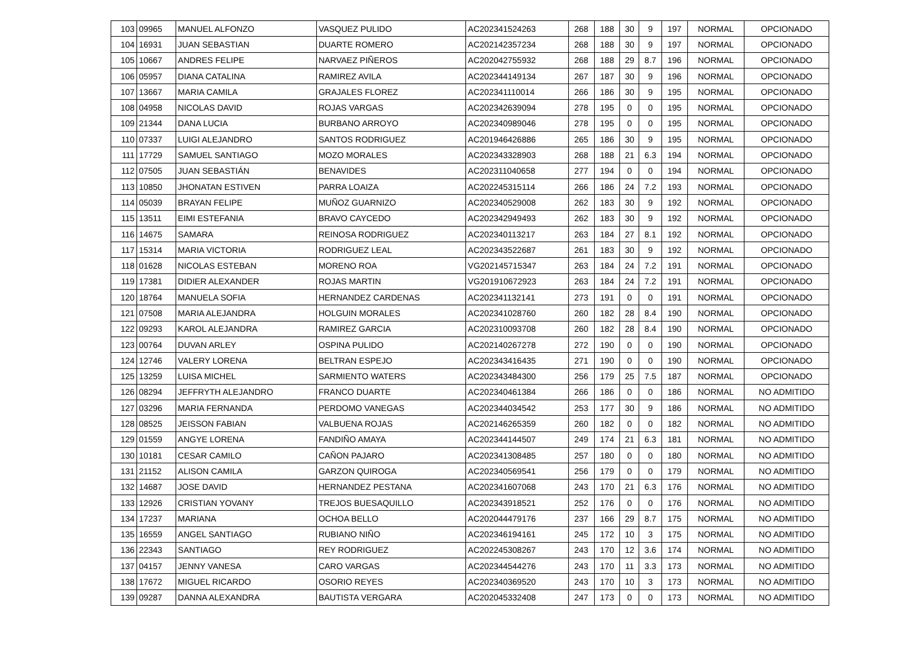| 103 | 09965 | MANUEL ALFONZO | VASQUEZ PULIDO | AC202341524263 | 268 | 188 | 30 | 9 | 197 | NORMAL | OPCIONADO |
| 104 | 16931 | JUAN SEBASTIAN | DUARTE ROMERO | AC202142357234 | 268 | 188 | 30 | 9 | 197 | NORMAL | OPCIONADO |
| 105 | 10667 | ANDRES FELIPE | NARVAEZ PIÑEROS | AC202042755932 | 268 | 188 | 29 | 8.7 | 196 | NORMAL | OPCIONADO |
| 106 | 05957 | DIANA CATALINA | RAMIREZ AVILA | AC202344149134 | 267 | 187 | 30 | 9 | 196 | NORMAL | OPCIONADO |
| 107 | 13667 | MARIA CAMILA | GRAJALES FLOREZ | AC202341110014 | 266 | 186 | 30 | 9 | 195 | NORMAL | OPCIONADO |
| 108 | 04958 | NICOLAS DAVID | ROJAS VARGAS | AC202342639094 | 278 | 195 | 0 | 0 | 195 | NORMAL | OPCIONADO |
| 109 | 21344 | DANA LUCIA | BURBANO ARROYO | AC202340989046 | 278 | 195 | 0 | 0 | 195 | NORMAL | OPCIONADO |
| 110 | 07337 | LUIGI ALEJANDRO | SANTOS RODRIGUEZ | AC201946426886 | 265 | 186 | 30 | 9 | 195 | NORMAL | OPCIONADO |
| 111 | 17729 | SAMUEL SANTIAGO | MOZO MORALES | AC202343328903 | 268 | 188 | 21 | 6.3 | 194 | NORMAL | OPCIONADO |
| 112 | 07505 | JUAN SEBASTIÁN | BENAVIDES | AC202311040658 | 277 | 194 | 0 | 0 | 194 | NORMAL | OPCIONADO |
| 113 | 10850 | JHONATAN ESTIVEN | PARRA LOAIZA | AC202245315114 | 266 | 186 | 24 | 7.2 | 193 | NORMAL | OPCIONADO |
| 114 | 05039 | BRAYAN FELIPE | MUÑOZ GUARNIZO | AC202340529008 | 262 | 183 | 30 | 9 | 192 | NORMAL | OPCIONADO |
| 115 | 13511 | EIMI ESTEFANIA | BRAVO CAYCEDO | AC202342949493 | 262 | 183 | 30 | 9 | 192 | NORMAL | OPCIONADO |
| 116 | 14675 | SAMARA | REINOSA RODRIGUEZ | AC202340113217 | 263 | 184 | 27 | 8.1 | 192 | NORMAL | OPCIONADO |
| 117 | 15314 | MARIA VICTORIA | RODRIGUEZ LEAL | AC202343522687 | 261 | 183 | 30 | 9 | 192 | NORMAL | OPCIONADO |
| 118 | 01628 | NICOLAS ESTEBAN | MORENO ROA | VG202145715347 | 263 | 184 | 24 | 7.2 | 191 | NORMAL | OPCIONADO |
| 119 | 17381 | DIDIER ALEXANDER | ROJAS MARTIN | VG201910672923 | 263 | 184 | 24 | 7.2 | 191 | NORMAL | OPCIONADO |
| 120 | 18764 | MANUELA SOFIA | HERNANDEZ CARDENAS | AC202341132141 | 273 | 191 | 0 | 0 | 191 | NORMAL | OPCIONADO |
| 121 | 07508 | MARIA ALEJANDRA | HOLGUIN MORALES | AC202341028760 | 260 | 182 | 28 | 8.4 | 190 | NORMAL | OPCIONADO |
| 122 | 09293 | KAROL ALEJANDRA | RAMIREZ GARCIA | AC202310093708 | 260 | 182 | 28 | 8.4 | 190 | NORMAL | OPCIONADO |
| 123 | 00764 | DUVAN ARLEY | OSPINA PULIDO | AC202140267278 | 272 | 190 | 0 | 0 | 190 | NORMAL | OPCIONADO |
| 124 | 12746 | VALERY LORENA | BELTRAN ESPEJO | AC202343416435 | 271 | 190 | 0 | 0 | 190 | NORMAL | OPCIONADO |
| 125 | 13259 | LUISA MICHEL | SARMIENTO WATERS | AC202343484300 | 256 | 179 | 25 | 7.5 | 187 | NORMAL | OPCIONADO |
| 126 | 08294 | JEFFRYTH ALEJANDRO | FRANCO DUARTE | AC202340461384 | 266 | 186 | 0 | 0 | 186 | NORMAL | NO ADMITIDO |
| 127 | 03296 | MARIA FERNANDA | PERDOMO VANEGAS | AC202344034542 | 253 | 177 | 30 | 9 | 186 | NORMAL | NO ADMITIDO |
| 128 | 08525 | JEISSON FABIAN | VALBUENA ROJAS | AC202146265359 | 260 | 182 | 0 | 0 | 182 | NORMAL | NO ADMITIDO |
| 129 | 01559 | ANGYE LORENA | FANDIÑO AMAYA | AC202344144507 | 249 | 174 | 21 | 6.3 | 181 | NORMAL | NO ADMITIDO |
| 130 | 10181 | CESAR CAMILO | CAÑON PAJARO | AC202341308485 | 257 | 180 | 0 | 0 | 180 | NORMAL | NO ADMITIDO |
| 131 | 21152 | ALISON CAMILA | GARZON QUIROGA | AC202340569541 | 256 | 179 | 0 | 0 | 179 | NORMAL | NO ADMITIDO |
| 132 | 14687 | JOSE DAVID | HERNANDEZ PESTANA | AC202341607068 | 243 | 170 | 21 | 6.3 | 176 | NORMAL | NO ADMITIDO |
| 133 | 12926 | CRISTIAN YOVANY | TREJOS BUESAQUILLO | AC202343918521 | 252 | 176 | 0 | 0 | 176 | NORMAL | NO ADMITIDO |
| 134 | 17237 | MARIANA | OCHOA BELLO | AC202044479176 | 237 | 166 | 29 | 8.7 | 175 | NORMAL | NO ADMITIDO |
| 135 | 16559 | ANGEL SANTIAGO | RUBIANO NIÑO | AC202346194161 | 245 | 172 | 10 | 3 | 175 | NORMAL | NO ADMITIDO |
| 136 | 22343 | SANTIAGO | REY RODRIGUEZ | AC202245308267 | 243 | 170 | 12 | 3.6 | 174 | NORMAL | NO ADMITIDO |
| 137 | 04157 | JENNY VANESA | CARO VARGAS | AC202344544276 | 243 | 170 | 11 | 3.3 | 173 | NORMAL | NO ADMITIDO |
| 138 | 17672 | MIGUEL RICARDO | OSORIO REYES | AC202340369520 | 243 | 170 | 10 | 3 | 173 | NORMAL | NO ADMITIDO |
| 139 | 09287 | DANNA ALEXANDRA | BAUTISTA VERGARA | AC202045332408 | 247 | 173 | 0 | 0 | 173 | NORMAL | NO ADMITIDO |